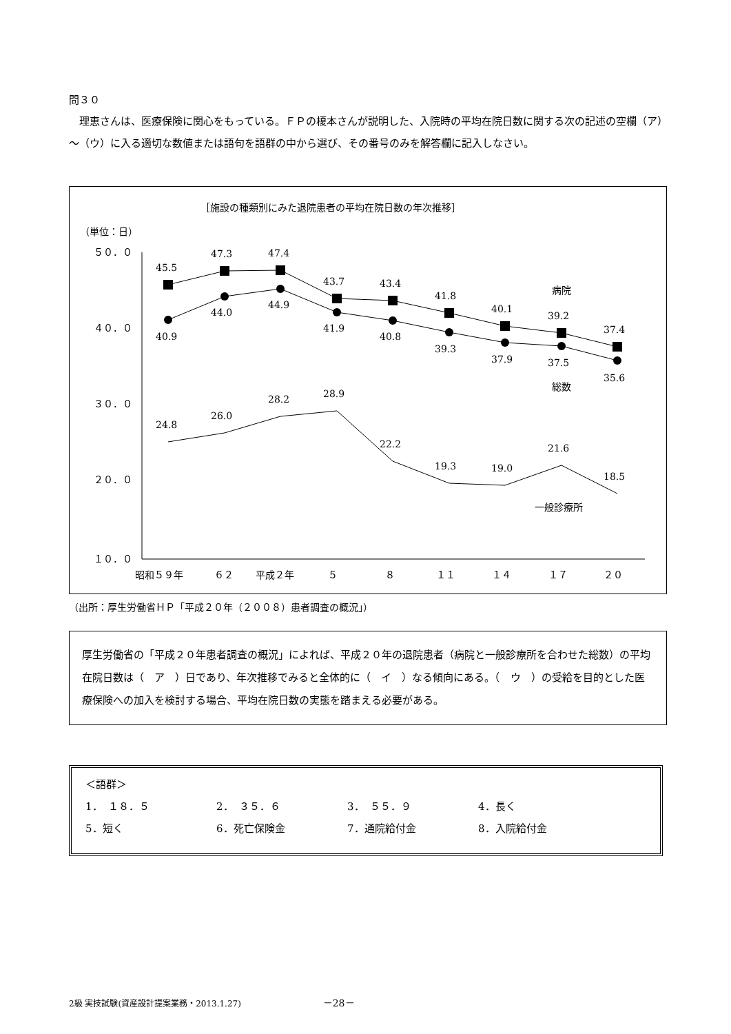問３０
理恵さんは、医療保険に関心をもっている。ＦＰの榎本さんが説明した、入院時の平均在院日数に関する次の記述の空欄（ア）～（ウ）に入る適切な数値または語句を語群の中から選び、その番号のみを解答欄に記入しなさい。
［施設の種類別にみた退院患者の平均在院日数の年次推移］
（単位：日）
５０．０
４０．０
３０．０
２０．０
１０．０
昭和５９年
６２
平成２年
５
８
１１
１４
１７
２０
45.5
47.3
47.4
43.7
43.4
41.8
40.1
39.2
37.4
40.9
44.0
44.9
41.9
40.8
39.3
37.9
37.5
35.6
24.8
26.0
28.2
28.9
22.2
19.3
19.0
21.6
18.5
病院
総数
一般診療所
（出所：厚生労働省ＨＰ「平成２０年（２００８）患者調査の概況」）
厚生労働省の「平成２０年患者調査の概況」によれば、平成２０年の退院患者（病院と一般診療所を合わせた総数）の平均在院日数は（　ア　）日であり、年次推移でみると全体的に（　イ　）なる傾向にある。（　ウ　）の受給を目的とした医療保険への加入を検討する場合、平均在院日数の実態を踏まえる必要がある。
＜語群＞
| 1． １８．５ | 2． ３５．６ | 3． ５５．９ | 4．長く |
| 5．短く | 6．死亡保険金 | 7．通院給付金 | 8．入院給付金 |
2級 実技試験(資産設計提案業務・2013.1.27) －28－